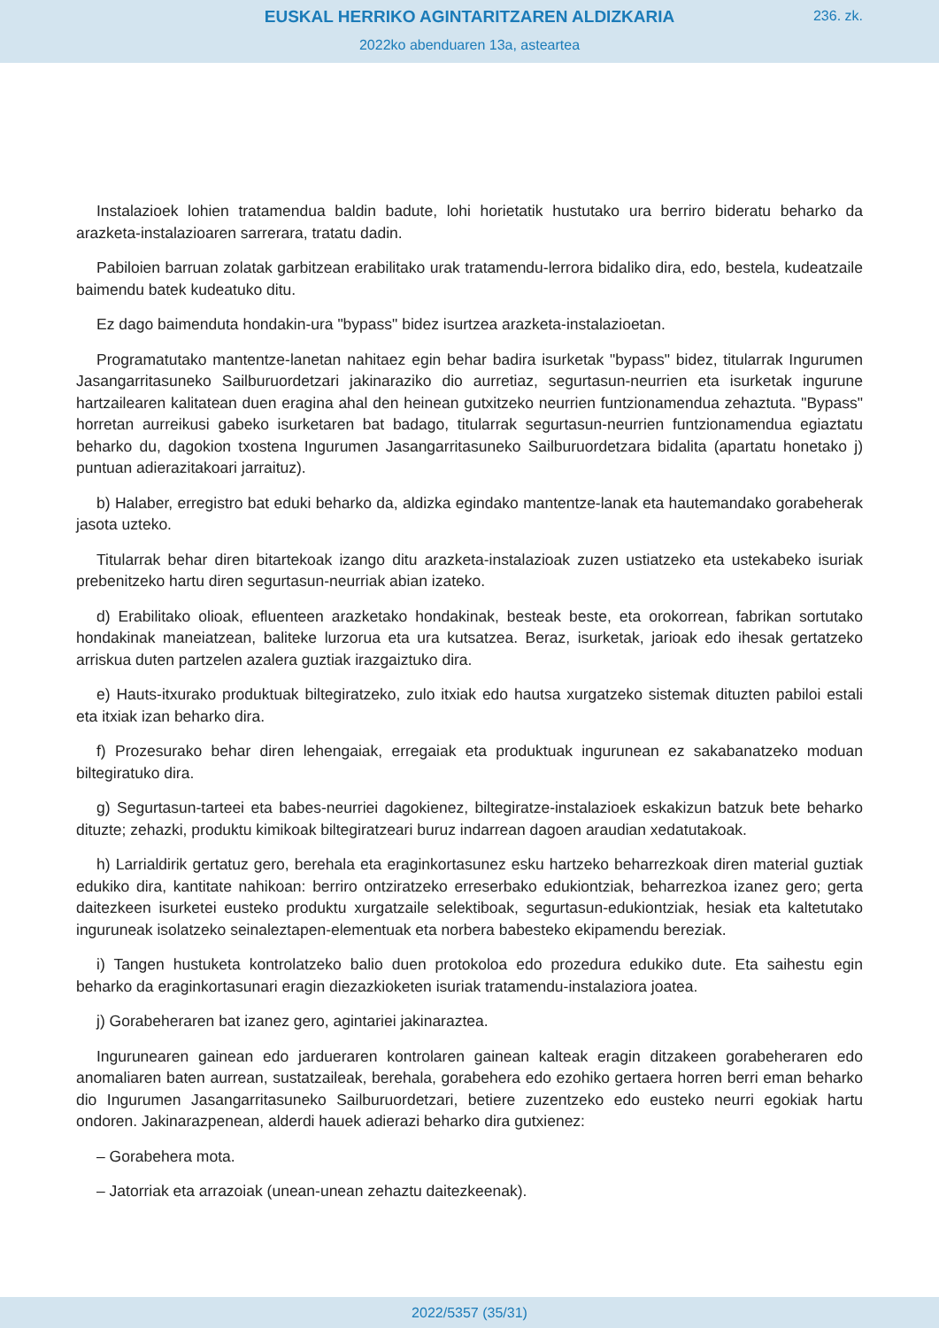EUSKAL HERRIKO AGINTARITZAREN ALDIZKARIA
236. zk.
2022ko abenduaren 13a, asteartea
Instalazioek lohien tratamendua baldin badute, lohi horietatik hustutako ura berriro bideratu beharko da arazketa-instalazioaren sarrerara, tratatu dadin.
Pabiloien barruan zolatak garbitzean erabilitako urak tratamendu-lerrora bidaliko dira, edo, bestela, kudeatzaile baimendu batek kudeatuko ditu.
Ez dago baimenduta hondakin-ura "bypass" bidez isurtzea arazketa-instalazioetan.
Programatutako mantentze-lanetan nahitaez egin behar badira isurketak "bypass" bidez, titularrak Ingurumen Jasangarritasuneko Sailburuordetzari jakinaraziko dio aurretiaz, segurtasun-neurrien eta isurketak ingurune hartzailearen kalitatean duen eragina ahal den heinean gutxitzeko neurrien funtzionamendua zehaztuta. "Bypass" horretan aurreikusi gabeko isurketaren bat badago, titularrak segurtasun-neurrien funtzionamendua egiaztatu beharko du, dagokion txostena Ingurumen Jasangarritasuneko Sailburuordetzara bidalita (apartatu honetako j) puntuan adierazitakoari jarraituz).
b) Halaber, erregistro bat eduki beharko da, aldizka egindako mantentze-lanak eta hautemandako gorabeherak jasota uzteko.
Titularrak behar diren bitartekoak izango ditu arazketa-instalazioak zuzen ustiatzeko eta ustekabeko isuriak prebenitzeko hartu diren segurtasun-neurriak abian izateko.
d) Erabilitako olioak, efluenteen arazketako hondakinak, besteak beste, eta orokorrean, fabrikan sortutako hondakinak maneiatzean, baliteke lurzorua eta ura kutsatzea. Beraz, isurketak, jarioak edo ihesak gertatzeko arriskua duten partzelen azalera guztiak irazgaiztuko dira.
e) Hauts-itxurako produktuak biltegiratzeko, zulo itxiak edo hautsa xurgatzeko sistemak dituzten pabiloi estali eta itxiak izan beharko dira.
f) Prozesurako behar diren lehengaiak, erregaiak eta produktuak ingurunean ez sakabanatzeko moduan biltegiratuko dira.
g) Segurtasun-tarteei eta babes-neurriei dagokienez, biltegiratze-instalazioek eskakizun batzuk bete beharko dituzte; zehazki, produktu kimikoak biltegiratzeari buruz indarrean dagoen araudian xedatutakoak.
h) Larrialdirik gertatuz gero, berehala eta eraginkortasunez esku hartzeko beharrezkoak diren material guztiak edukiko dira, kantitate nahikoan: berriro ontziratzeko erreserbako edukiontziak, beharrezkoa izanez gero; gerta daitezkeen isurketei eusteko produktu xurgatzaile selektiboak, segurtasun-edukiontziak, hesiak eta kaltetutako inguruneak isolatzeko seinaleztapen-elementuak eta norbera babesteko ekipamendu bereziak.
i) Tangen hustuketa kontrolatzeko balio duen protokoloa edo prozedura edukiko dute. Eta saihestu egin beharko da eraginkortasunari eragin diezazkioketen isuriak tratamendu-instalaziora joatea.
j) Gorabeheraren bat izanez gero, agintariei jakinaraztea.
Ingurunearen gainean edo jardueraren kontrolaren gainean kalteak eragin ditzakeen gorabeheraren edo anomaliaren baten aurrean, sustatzaileak, berehala, gorabehera edo ezohiko gertaera horren berri eman beharko dio Ingurumen Jasangarritasuneko Sailburuordetzari, betiere zuzentzeko edo eusteko neurri egokiak hartu ondoren. Jakinarazpenean, alderdi hauek adierazi beharko dira gutxienez:
– Gorabehera mota.
– Jatorriak eta arrazoiak (unean-unean zehaztu daitezkeenak).
2022/5357 (35/31)